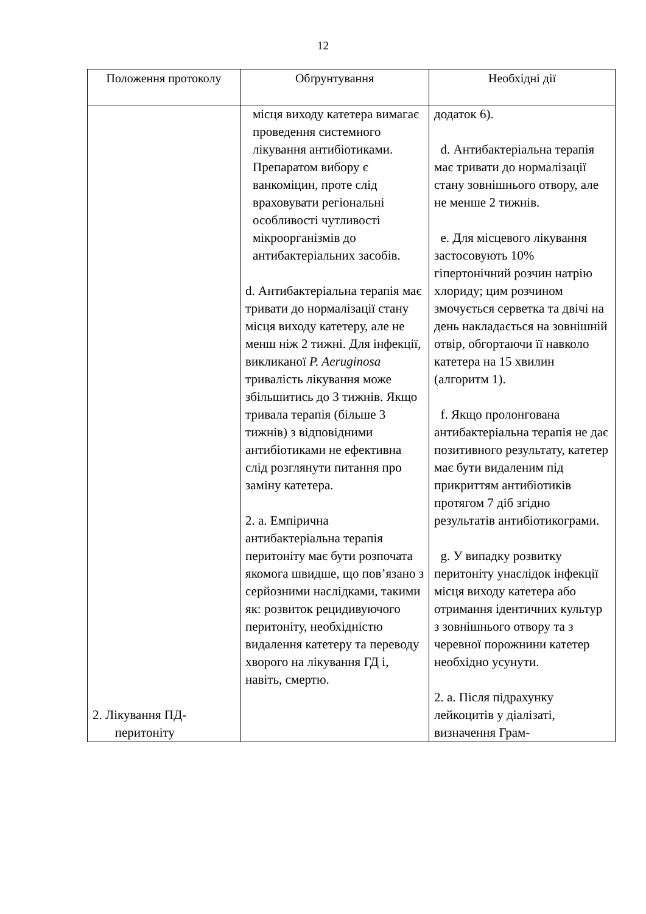12
| Положення протоколу | Обґрунтування | Необхідні дії |
| --- | --- | --- |
| 2. Лікування ПД- перитоніту | місця виходу катетера вимагає проведення системного лікування антибіотиками. Препаратом вибору є ванкоміцин, проте слід враховувати регіональні особливості чутливості мікроорганізмів до антибактеріальних засобів. d. Антибактеріальна терапія має тривати до нормалізації стану місця виходу катетеру, але не менш ніж 2 тижні. Для інфекції, викликаної P. Aeruginosa тривалість лікування може збільшитись до 3 тижнів. Якщо тривала терапія (більше 3 тижнів) з відповідними антибіотиками не ефективна слід розглянути питання про заміну катетера. 2. а. Емпірична антибактеріальна терапія перитоніту має бути розпочата якомога швидше, що пов’язано з серйозними наслідками, такими як: розвиток рецидивуючого перитоніту, необхідністю видалення катетеру та переводу хворого на лікування ГД і, навіть, смертю. | додаток 6). d. Антибактеріальна терапія має тривати до нормалізації стану зовнішнього отвору, але не менше 2 тижнів. e. Для місцевого лікування застосовують 10% гіпертонічний розчин натрію хлориду; цим розчином змочується серветка та двічі на день накладається на зовнішній отвір, обгортаючи її навколо катетера на 15 хвилин (алгоритм 1). f. Якщо пролонгована антибактеріальна терапія не дає позитивного результату, катетер має бути видаленим під прикриттям антибіотиків протягом 7 діб згідно результатів антибіотикограми. g. У випадку розвитку перитоніту унаслідок інфекції місця виходу катетера або отримання ідентичних культур з зовнішнього отвору та з черевної порожнини катетер необхідно усунути. 2. а. Після підрахунку лейкоцитів у діалізаті, визначення Грам- |